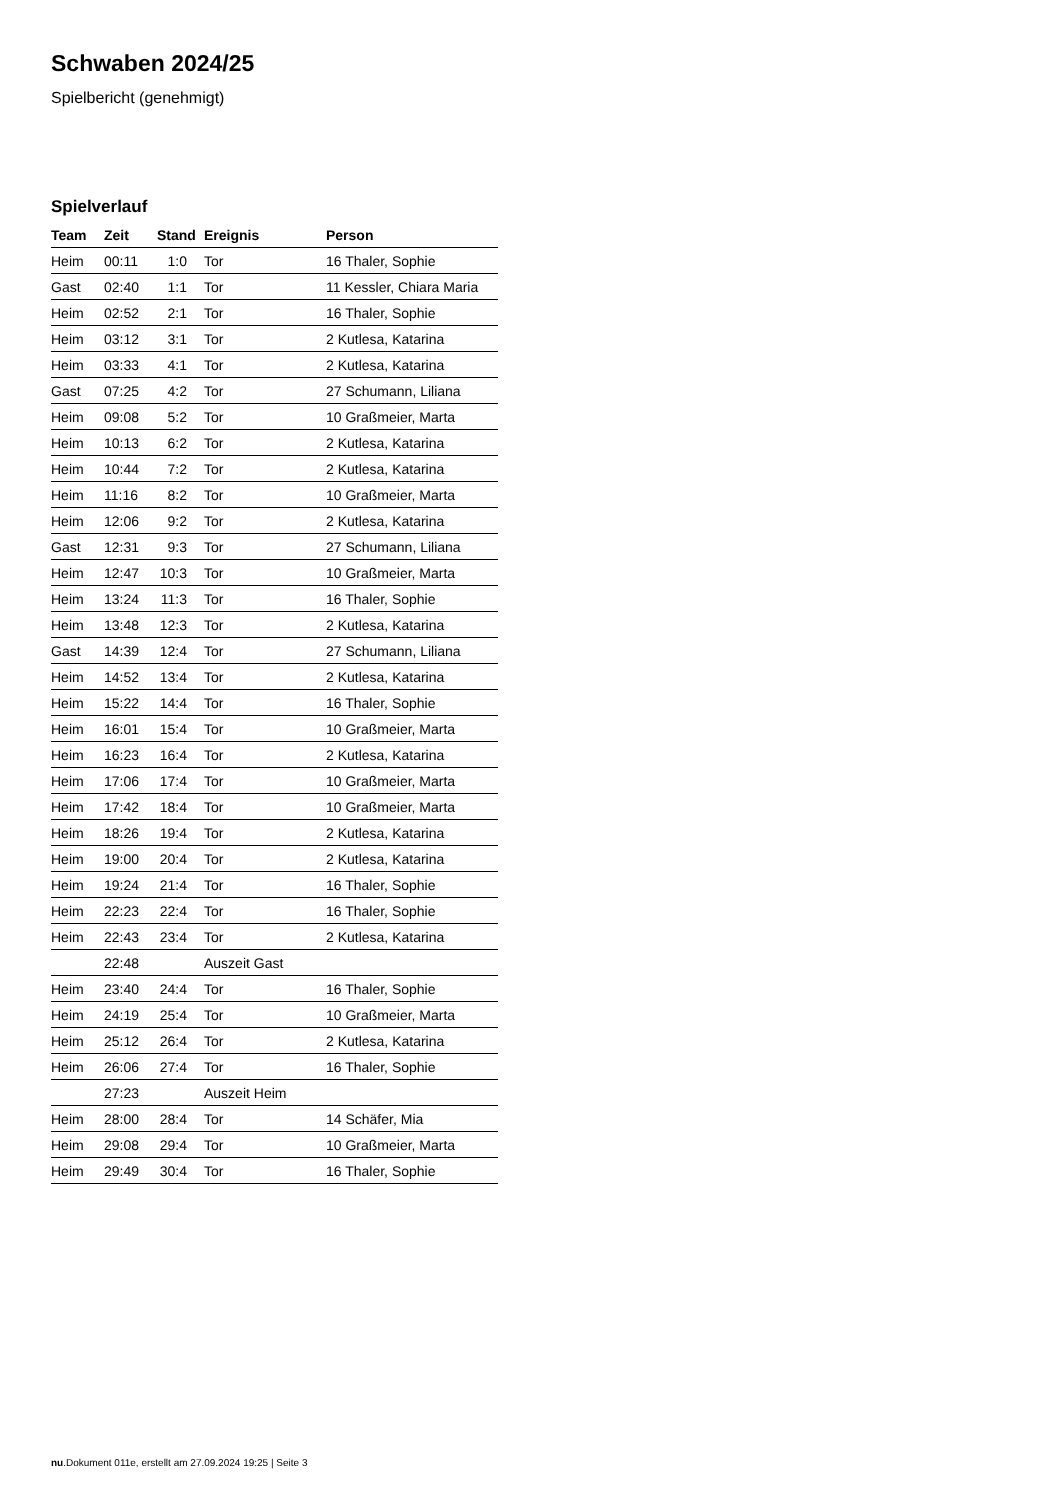Schwaben 2024/25
Spielbericht (genehmigt)
Spielverlauf
| Team | Zeit | Stand | Ereignis | Person |
| --- | --- | --- | --- | --- |
| Heim | 00:11 | 1:0 | Tor | 16 Thaler, Sophie |
| Gast | 02:40 | 1:1 | Tor | 11 Kessler, Chiara Maria |
| Heim | 02:52 | 2:1 | Tor | 16 Thaler, Sophie |
| Heim | 03:12 | 3:1 | Tor | 2 Kutlesa, Katarina |
| Heim | 03:33 | 4:1 | Tor | 2 Kutlesa, Katarina |
| Gast | 07:25 | 4:2 | Tor | 27 Schumann, Liliana |
| Heim | 09:08 | 5:2 | Tor | 10 Graßmeier, Marta |
| Heim | 10:13 | 6:2 | Tor | 2 Kutlesa, Katarina |
| Heim | 10:44 | 7:2 | Tor | 2 Kutlesa, Katarina |
| Heim | 11:16 | 8:2 | Tor | 10 Graßmeier, Marta |
| Heim | 12:06 | 9:2 | Tor | 2 Kutlesa, Katarina |
| Gast | 12:31 | 9:3 | Tor | 27 Schumann, Liliana |
| Heim | 12:47 | 10:3 | Tor | 10 Graßmeier, Marta |
| Heim | 13:24 | 11:3 | Tor | 16 Thaler, Sophie |
| Heim | 13:48 | 12:3 | Tor | 2 Kutlesa, Katarina |
| Gast | 14:39 | 12:4 | Tor | 27 Schumann, Liliana |
| Heim | 14:52 | 13:4 | Tor | 2 Kutlesa, Katarina |
| Heim | 15:22 | 14:4 | Tor | 16 Thaler, Sophie |
| Heim | 16:01 | 15:4 | Tor | 10 Graßmeier, Marta |
| Heim | 16:23 | 16:4 | Tor | 2 Kutlesa, Katarina |
| Heim | 17:06 | 17:4 | Tor | 10 Graßmeier, Marta |
| Heim | 17:42 | 18:4 | Tor | 10 Graßmeier, Marta |
| Heim | 18:26 | 19:4 | Tor | 2 Kutlesa, Katarina |
| Heim | 19:00 | 20:4 | Tor | 2 Kutlesa, Katarina |
| Heim | 19:24 | 21:4 | Tor | 16 Thaler, Sophie |
| Heim | 22:23 | 22:4 | Tor | 16 Thaler, Sophie |
| Heim | 22:43 | 23:4 | Tor | 2 Kutlesa, Katarina |
| | 22:48 | | Auszeit Gast | |
| Heim | 23:40 | 24:4 | Tor | 16 Thaler, Sophie |
| Heim | 24:19 | 25:4 | Tor | 10 Graßmeier, Marta |
| Heim | 25:12 | 26:4 | Tor | 2 Kutlesa, Katarina |
| Heim | 26:06 | 27:4 | Tor | 16 Thaler, Sophie |
| | 27:23 | | Auszeit Heim | |
| Heim | 28:00 | 28:4 | Tor | 14 Schäfer, Mia |
| Heim | 29:08 | 29:4 | Tor | 10 Graßmeier, Marta |
| Heim | 29:49 | 30:4 | Tor | 16 Thaler, Sophie |
nu.Dokument 011e, erstellt am 27.09.2024 19:25 | Seite 3